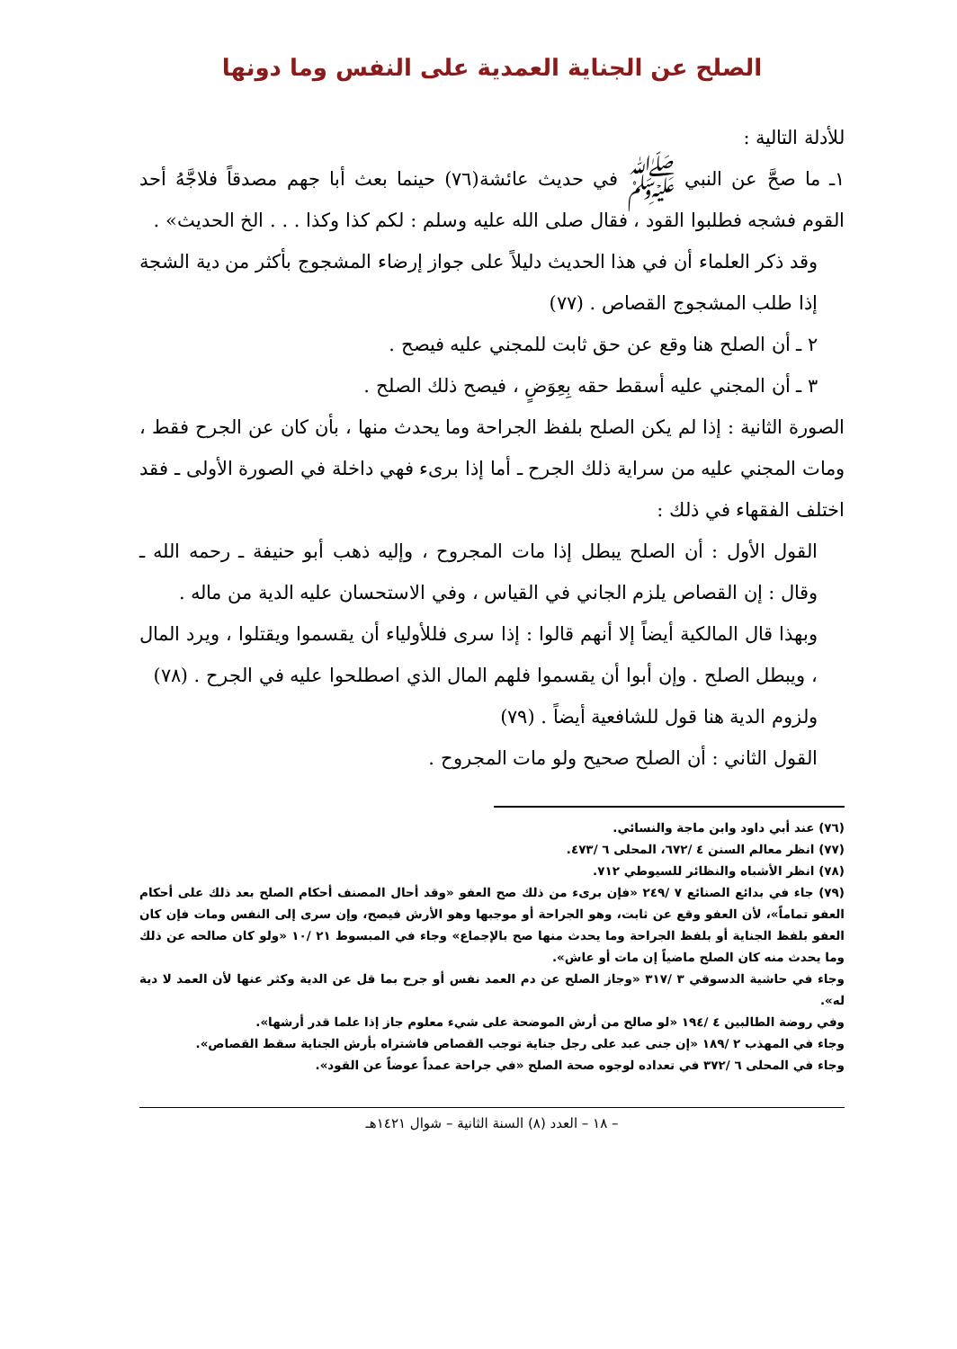الصلح عن الجناية العمدية على النفس وما دونها
للأدلة التالية :
١ـ ما صحَّ عن النبي ﷺ في حديث عائشة(٧٦) حينما بعث أبا جهم مصدقاً فلاجَّهُ أحد القوم فشجه فطلبوا القود ، فقال صلى الله عليه وسلم : لكم كذا وكذا . . . الخ الحديث» .
وقد ذكر العلماء أن في هذا الحديث دليلاً على جواز إرضاء المشجوج بأكثر من دية الشجة إذا طلب المشجوج القصاص . (٧٧)
٢ ـ أن الصلح هنا وقع عن حق ثابت للمجني عليه فيصح .
٣ ـ أن المجني عليه أسقط حقه بِعِوَضٍ ، فيصح ذلك الصلح .
الصورة الثانية : إذا لم يكن الصلح بلفظ الجراحة وما يحدث منها ، بأن كان عن الجرح فقط ، ومات المجني عليه من سراية ذلك الجرح ـ أما إذا برىء فهي داخلة في الصورة الأولى ـ فقد اختلف الفقهاء في ذلك :
القول الأول : أن الصلح يبطل إذا مات المجروح ، وإليه ذهب أبو حنيفة ـ رحمه الله ـ وقال : إن القصاص يلزم الجاني في القياس ، وفي الاستحسان عليه الدية من ماله .
وبهذا قال المالكية أيضاً إلا أنهم قالوا : إذا سرى فللأولياء أن يقسموا ويقتلوا ، ويرد المال ، ويبطل الصلح . وإن أبوا أن يقسموا فلهم المال الذي اصطلحوا عليه في الجرح . (٧٨)
ولزوم الدية هنا قول للشافعية أيضاً . (٧٩)
القول الثاني : أن الصلح صحيح ولو مات المجروح .
(٧٦) عند أبي داود وابن ماجة والنسائي.
(٧٧) انظر معالم السنن ٤ /٦٧٢، المحلى ٦ /٤٧٣.
(٧٨) انظر الأشباه والنظائر للسيوطي ٧١٢.
(٧٩) جاء في بدائع الصنائع ٧ /٢٤٩ «فإن برىء من ذلك صح العفو «وقد أحال المصنف أحكام الصلح بعد ذلك على أحكام العفو تماماً»، لأن العفو وقع عن ثابت، وهو الجراحة أو موجبها وهو الأرش فيصح، وإن سرى إلى النفس ومات فإن كان العفو بلفظ الجناية أو بلفظ الجراحة وما يحدث منها صح بالإجماع» وجاء في المبسوط ٢١ /١٠ «ولو كان صالحه عن ذلك وما يحدث منه كان الصلح ماضياً إن مات أو عاش».
وجاء في حاشية الدسوقي ٣ /٣١٧ «وجاز الصلح عن دم العمد نفس أو جرح بما قل عن الدية وكثر عنها لأن العمد لا دية له».
وفي روضة الطالبين ٤ /١٩٤ «لو صالح من أرش الموضحة على شيء معلوم جاز إذا علما قدر أرشها».
وجاء في المهذب ٢ /١٨٩ «إن جنى عبد على رجل جناية توجب القصاص فاشتراه بأرش الجناية سقط القصاص».
وجاء في المحلى ٦ /٣٧٢ في تعداده لوجوه صحة الصلح «في جراحة عمداً عوضاً عن القود».
– ١٨ – العدد (٨) السنة الثانية – شوال ١٤٢١هـ